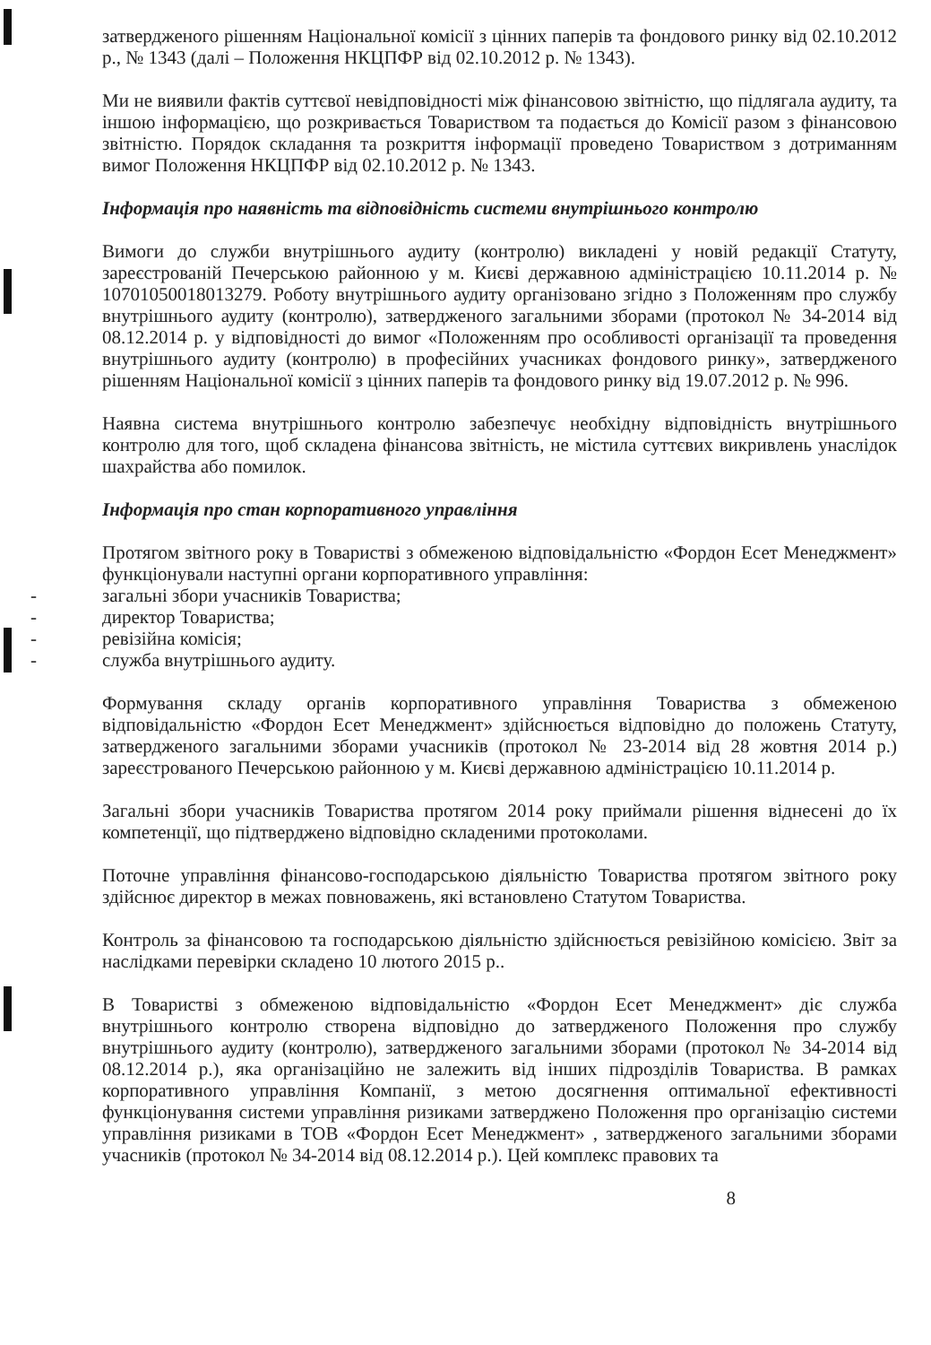затвердженого рішенням Національної комісії з цінних паперів та фондового ринку від 02.10.2012 р., № 1343 (далі – Положення НКЦПФР від 02.10.2012 р. № 1343).
Ми не виявили фактів суттєвої невідповідності між фінансовою звітністю, що підлягала аудиту, та іншою інформацією, що розкривається Товариством та подається до Комісії разом з фінансовою звітністю. Порядок складання та розкриття інформації проведено Товариством з дотриманням вимог Положення НКЦПФР від 02.10.2012 р. № 1343.
Інформація про наявність та відповідність системи внутрішнього контролю
Вимоги до служби внутрішнього аудиту (контролю) викладені у новій редакції Статуту, зареєстрованій Печерською районною у м. Києві державною адміністрацією 10.11.2014 р. № 10701050018013279. Роботу внутрішнього аудиту організовано згідно з Положенням про службу внутрішнього аудиту (контролю), затвердженого загальними зборами (протокол № 34-2014 від 08.12.2014 р. у відповідності до вимог «Положенням про особливості організації та проведення внутрішнього аудиту (контролю) в професійних учасниках фондового ринку», затвердженого рішенням Національної комісії з цінних паперів та фондового ринку від 19.07.2012 р. № 996.
Наявна система внутрішнього контролю забезпечує необхідну відповідність внутрішнього контролю для того, щоб складена фінансова звітність, не містила суттєвих викривлень унаслідок шахрайства або помилок.
Інформація про стан корпоративного управління
Протягом звітного року в Товаристві з обмеженою відповідальністю «Фордон Есет Менеджмент» функціонували наступні органи корпоративного управління:
- загальні збори учасників Товариства;
- директор Товариства;
- ревізійна комісія;
- служба внутрішнього аудиту.
Формування складу органів корпоративного управління Товариства з обмеженою відповідальністю «Фордон Есет Менеджмент» здійснюється відповідно до положень Статуту, затвердженого загальними зборами учасників (протокол № 23-2014 від 28 жовтня 2014 р.) зареєстрованого Печерською районною у м. Києві державною адміністрацією 10.11.2014 р.
Загальні збори учасників Товариства протягом 2014 року приймали рішення віднесені до їх компетенції, що підтверджено відповідно складеними протоколами.
Поточне управління фінансово-господарською діяльністю Товариства протягом звітного року здійснює директор в межах повноважень, які встановлено Статутом Товариства.
Контроль за фінансовою та господарською діяльністю здійснюється ревізійною комісією. Звіт за наслідками перевірки складено 10 лютого 2015 р..
В Товаристві з обмеженою відповідальністю «Фордон Есет Менеджмент» діє служба внутрішнього контролю створена відповідно до затвердженого Положення про службу внутрішнього аудиту (контролю), затвердженого загальними зборами (протокол № 34-2014 від 08.12.2014 р.), яка організаційно не залежить від інших підрозділів Товариства. В рамках корпоративного управління Компанії, з метою досягнення оптимальної ефективності функціонування системи управління ризиками затверджено Положення про організацію системи управління ризиками в ТОВ «Фордон Есет Менеджмент» , затвердженого загальними зборами учасників (протокол № 34-2014 від 08.12.2014 р.). Цей комплекс правових та
8